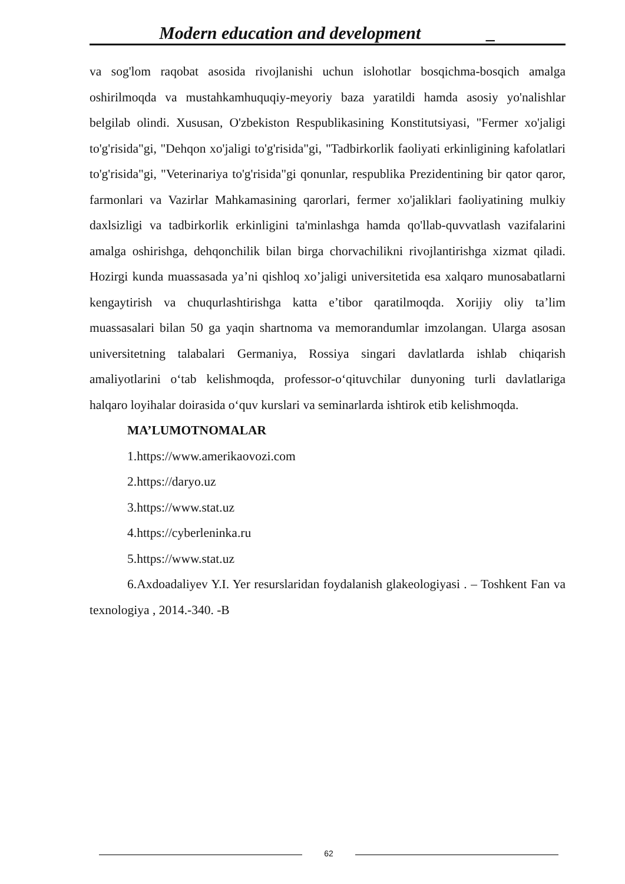Modern education and development _
va sog'lom raqobat asosida rivojlanishi uchun islohotlar bosqichma-bosqich amalga oshirilmoqda va mustahkamhuquqiy-meyoriy baza yaratildi hamda asosiy yo'nalishlar belgilab olindi. Xususan, O'zbekiston Respublikasining Konstitutsiyasi, "Fermer xo'jaligi to'g'risida"gi, "Dehqon xo'jaligi to'g'risida"gi, "Tadbirkorlik faoliyati erkinligining kafolatlari to'g'risida"gi, "Veterinariya to'g'risida"gi qonunlar, respublika Prezidentining bir qator qaror, farmonlari va Vazirlar Mahkamasining qarorlari, fermer xo'jaliklari faoliyatining mulkiy daxlsizligi va tadbirkorlik erkinligini ta'minlashga hamda qo'llab-quvvatlash vazifalarini amalga oshirishga, dehqonchilik bilan birga chorvachilikni rivojlantirishga xizmat qiladi. Hozirgi kunda muassasada ya’ni qishloq xo’jaligi universitetida esa xalqaro munosabatlarni kengaytirish va chuqurlashtirishga katta e’tibor qaratilmoqda. Xorijiy oliy ta’lim muassasalari bilan 50 ga yaqin shartnoma va memorandumlar imzolangan. Ularga asosan universitetning talabalari Germaniya, Rossiya singari davlatlarda ishlab chiqarish amaliyotlarini o‘tab kelishmoqda, professor-o‘qituvchilar dunyoning turli davlatlariga halqaro loyihalar doirasida o‘quv kurslari va seminarlarda ishtirok etib kelishmoqda.
MA’LUMOTNOMALAR
1.https://www.amerikaovozi.com
2.https://daryo.uz
3.https://www.stat.uz
4.https://cyberleninka.ru
5.https://www.stat.uz
6.Axdoadaliyev Y.I. Yer resurslaridan foydalanish glakeologiyasi . – Toshkent Fan va texnologiya , 2014.-340. -B
62